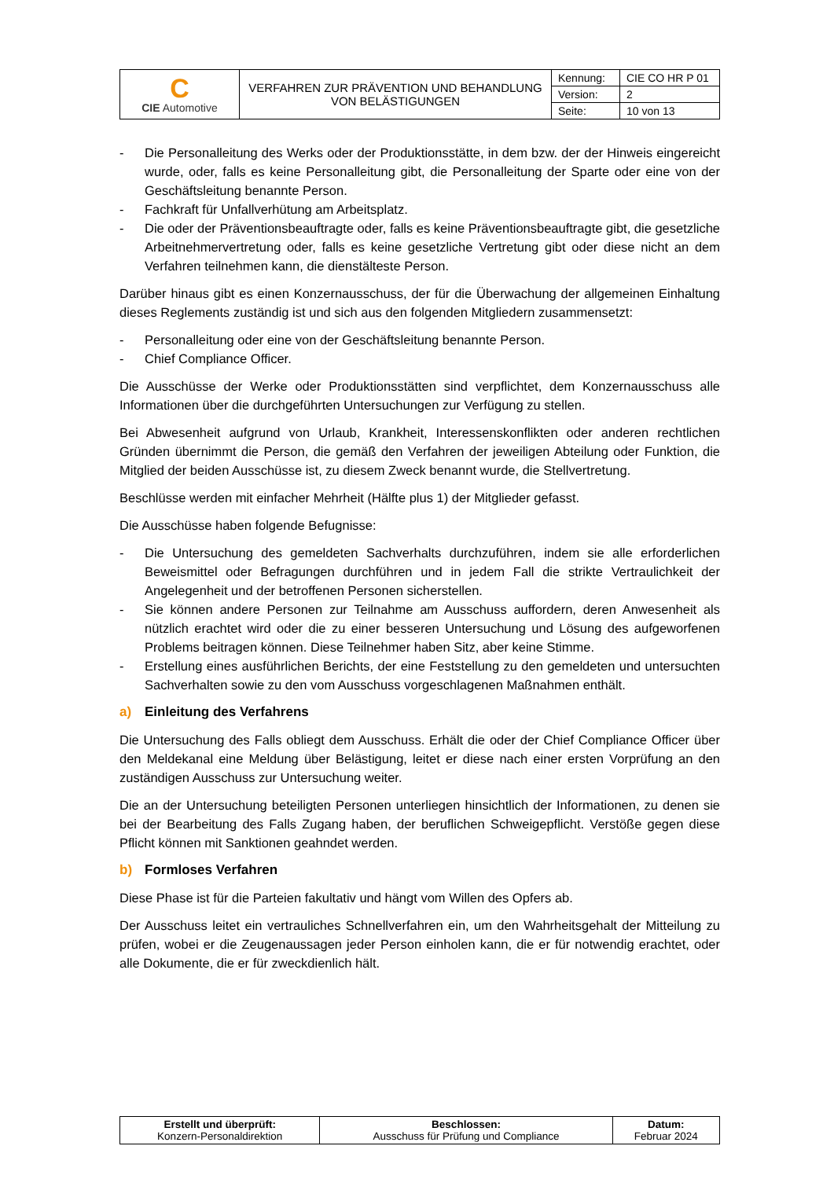| C CIE Automotive | VERFAHREN ZUR PRÄVENTION UND BEHANDLUNG VON BELÄSTIGUNGEN | Kennung: | CIE CO HR P 01 |
| | | Version: | 2 |
| | | Seite: | 10 von 13 |
- Die Personalleitung des Werks oder der Produktionsstätte, in dem bzw. der der Hinweis eingereicht wurde, oder, falls es keine Personalleitung gibt, die Personalleitung der Sparte oder eine von der Geschäftsleitung benannte Person.
- Fachkraft für Unfallverhütung am Arbeitsplatz.
- Die oder der Präventionsbeauftragte oder, falls es keine Präventionsbeauftragte gibt, die gesetzliche Arbeitnehmervertretung oder, falls es keine gesetzliche Vertretung gibt oder diese nicht an dem Verfahren teilnehmen kann, die dienstälteste Person.
Darüber hinaus gibt es einen Konzernausschuss, der für die Überwachung der allgemeinen Einhaltung dieses Reglements zuständig ist und sich aus den folgenden Mitgliedern zusammensetzt:
- Personalleitung oder eine von der Geschäftsleitung benannte Person.
- Chief Compliance Officer.
Die Ausschüsse der Werke oder Produktionsstätten sind verpflichtet, dem Konzernausschuss alle Informationen über die durchgeführten Untersuchungen zur Verfügung zu stellen.
Bei Abwesenheit aufgrund von Urlaub, Krankheit, Interessenskonflikten oder anderen rechtlichen Gründen übernimmt die Person, die gemäß den Verfahren der jeweiligen Abteilung oder Funktion, die Mitglied der beiden Ausschüsse ist, zu diesem Zweck benannt wurde, die Stellvertretung.
Beschlüsse werden mit einfacher Mehrheit (Hälfte plus 1) der Mitglieder gefasst.
Die Ausschüsse haben folgende Befugnisse:
- Die Untersuchung des gemeldeten Sachverhalts durchzuführen, indem sie alle erforderlichen Beweismittel oder Befragungen durchführen und in jedem Fall die strikte Vertraulichkeit der Angelegenheit und der betroffenen Personen sicherstellen.
- Sie können andere Personen zur Teilnahme am Ausschuss auffordern, deren Anwesenheit als nützlich erachtet wird oder die zu einer besseren Untersuchung und Lösung des aufgeworfenen Problems beitragen können. Diese Teilnehmer haben Sitz, aber keine Stimme.
- Erstellung eines ausführlichen Berichts, der eine Feststellung zu den gemeldeten und untersuchten Sachverhalten sowie zu den vom Ausschuss vorgeschlagenen Maßnahmen enthält.
a) Einleitung des Verfahrens
Die Untersuchung des Falls obliegt dem Ausschuss. Erhält die oder der Chief Compliance Officer über den Meldekanal eine Meldung über Belästigung, leitet er diese nach einer ersten Vorprüfung an den zuständigen Ausschuss zur Untersuchung weiter.
Die an der Untersuchung beteiligten Personen unterliegen hinsichtlich der Informationen, zu denen sie bei der Bearbeitung des Falls Zugang haben, der beruflichen Schweigepflicht. Verstöße gegen diese Pflicht können mit Sanktionen geahndet werden.
b) Formloses Verfahren
Diese Phase ist für die Parteien fakultativ und hängt vom Willen des Opfers ab.
Der Ausschuss leitet ein vertrauliches Schnellverfahren ein, um den Wahrheitsgehalt der Mitteilung zu prüfen, wobei er die Zeugenaussagen jeder Person einholen kann, die er für notwendig erachtet, oder alle Dokumente, die er für zweckdienlich hält.
| Erstellt und überprüft: Konzern-Personaldirektion | Beschlossen: Ausschuss für Prüfung und Compliance | Datum: Februar 2024 |